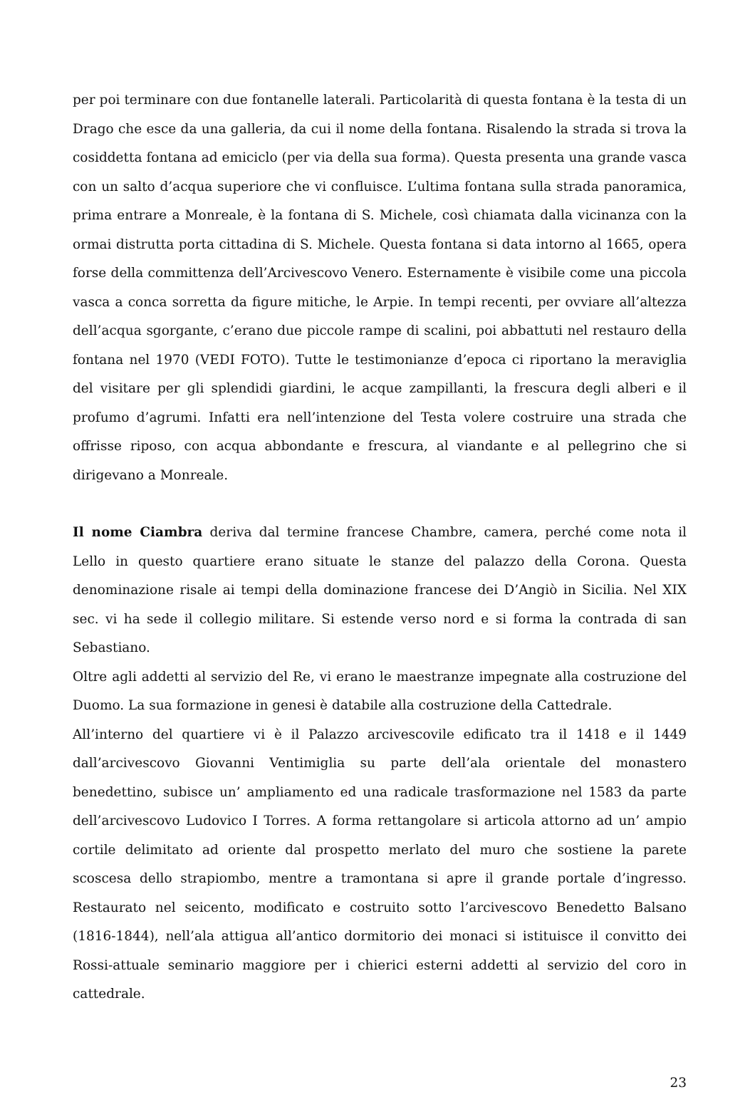per poi terminare con due fontanelle laterali. Particolarità di questa fontana è la testa di un Drago che esce da una galleria, da cui il nome della fontana. Risalendo la strada si trova la cosiddetta fontana ad emiciclo (per via della sua forma). Questa presenta una grande vasca con un salto d’acqua superiore che vi confluisce. L’ultima fontana sulla strada panoramica, prima entrare a Monreale, è la fontana di S. Michele, così chiamata dalla vicinanza con la ormai distrutta porta cittadina di S. Michele. Questa fontana si data intorno al 1665, opera forse della committenza dell’Arcivescovo Venero. Esternamente è visibile come una piccola vasca a conca sorretta da figure mitiche, le Arpie. In tempi recenti, per ovviare all’altezza dell’acqua sgorgante, c’erano due piccole rampe di scalini, poi abbattuti nel restauro della fontana nel 1970 (VEDI FOTO). Tutte le testimonianze d’epoca ci riportano la meraviglia del visitare per gli splendidi giardini, le acque zampillanti, la frescura degli alberi e il profumo d’agrumi. Infatti era nell’intenzione del Testa volere costruire una strada che offrisse riposo, con acqua abbondante e frescura, al viandante e al pellegrino che si dirigevano a Monreale.
Il nome Ciambra deriva dal termine francese Chambre, camera, perché come nota il Lello in questo quartiere erano situate le stanze del palazzo della Corona. Questa denominazione risale ai tempi della dominazione francese dei D’Angiò in Sicilia. Nel XIX sec. vi ha sede il collegio militare. Si estende verso nord e si forma la contrada di san Sebastiano.
Oltre agli addetti al servizio del Re, vi erano le maestranze impegnate alla costruzione del Duomo. La sua formazione in genesi è databile alla costruzione della Cattedrale.
All’interno del quartiere vi è il Palazzo arcivescovile edificato tra il 1418 e il 1449 dall’arcivescovo Giovanni Ventimiglia su parte dell’ala orientale del monastero benedettino, subisce un’ ampliamento ed una radicale trasformazione nel 1583 da parte dell’arcivescovo Ludovico I Torres. A forma rettangolare si articola attorno ad un’ ampio cortile delimitato ad oriente dal prospetto merlato del muro che sostiene la parete scoscesa dello strapiombo, mentre a tramontana si apre il grande portale d’ingresso. Restaurato nel seicento, modificato e costruito sotto l’arcivescovo Benedetto Balsano (1816-1844), nell’ala attigua all’antico dormitorio dei monaci si istituisce il convitto dei Rossi-attuale seminario maggiore per i chierici esterni addetti al servizio del coro in cattedrale.
23